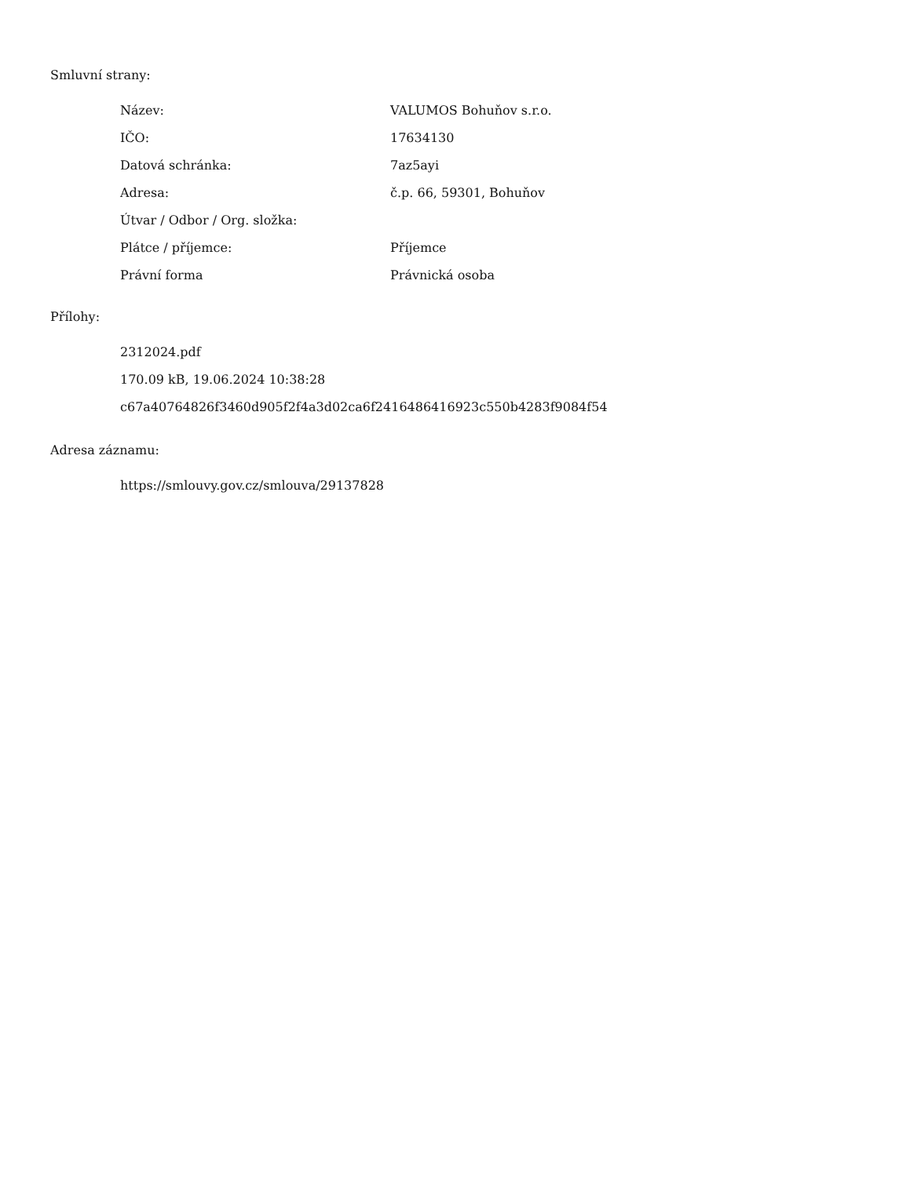Smluvní strany:
| Název: | VALUMOS Bohuňov s.r.o. |
| IČO: | 17634130 |
| Datová schránka: | 7az5ayi |
| Adresa: | č.p. 66, 59301, Bohuňov |
| Útvar / Odbor / Org. složka: | |
| Plátce / příjemce: | Příjemce |
| Právní forma | Právnická osoba |
Přílohy:
2312024.pdf
170.09 kB, 19.06.2024 10:38:28
c67a40764826f3460d905f2f4a3d02ca6f2416486416923c550b4283f9084f54
Adresa záznamu:
https://smlouvy.gov.cz/smlouva/29137828